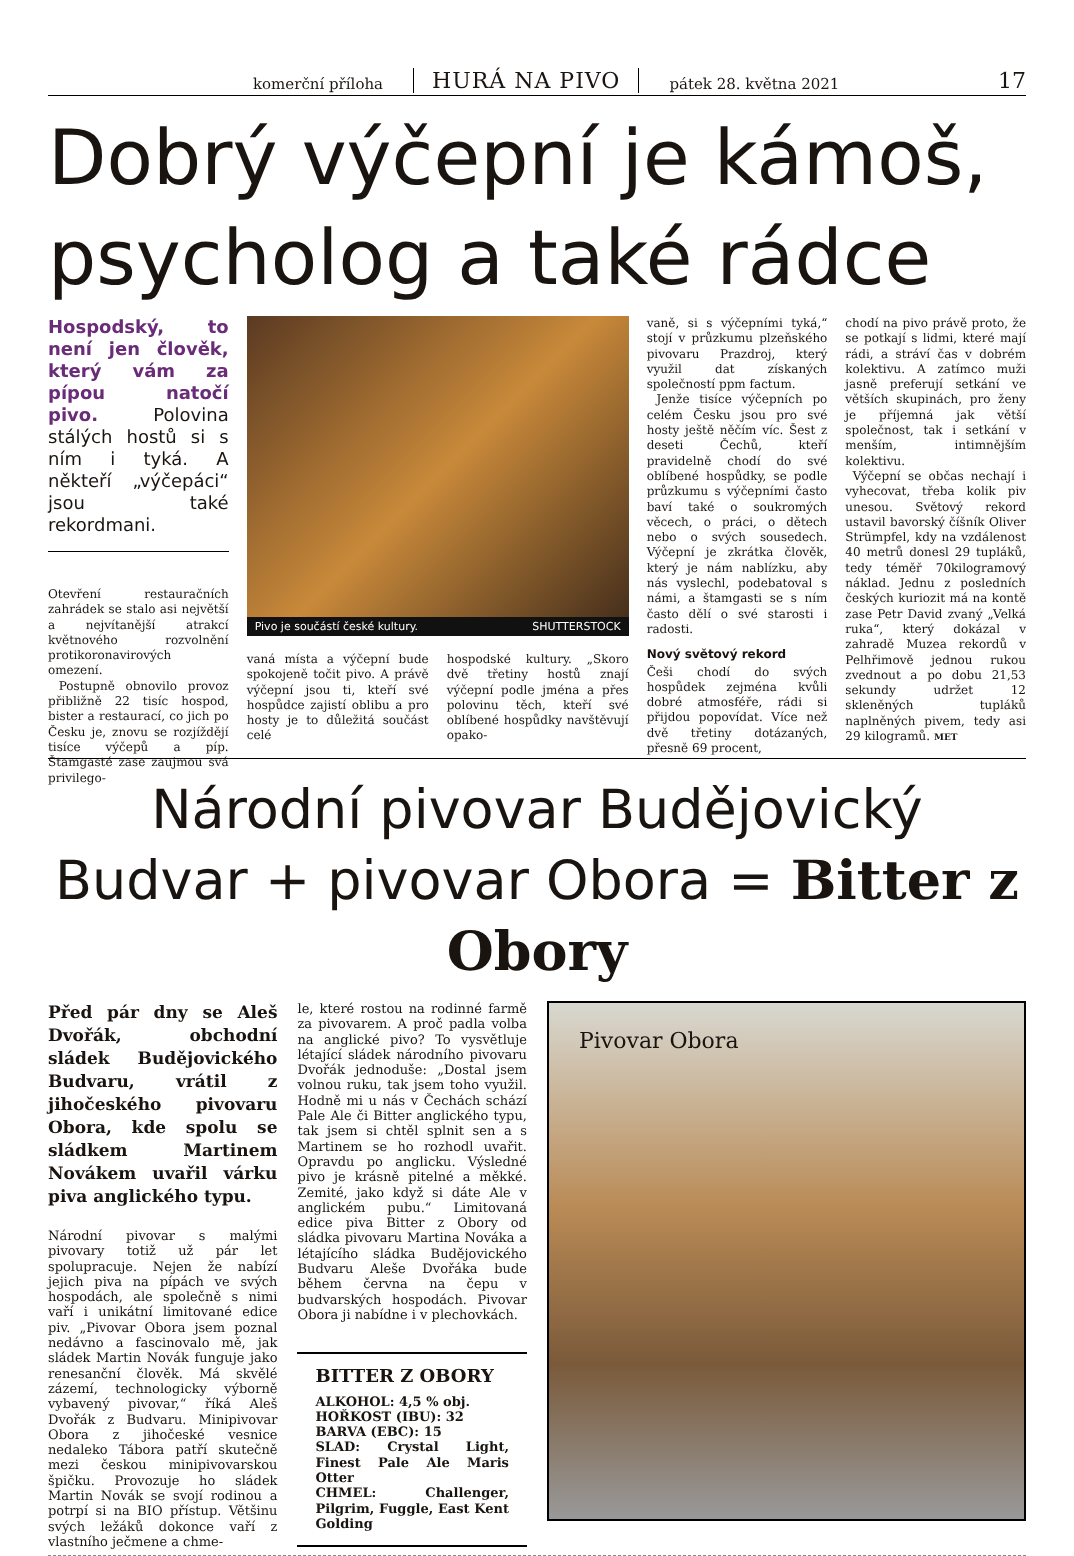komerční příloha HURÁ NA PIVO pátek 28. května 2021 17
Dobrý výčepní je kámoš, psycholog a také rádce
Hospodský, to není jen člověk, který vám za pípou natočí pivo. Polovina stálých hostů si s ním i tyká. A někteří „výčepáci“ jsou také rekordmani.
Otevření restauračních zahrádek se stalo asi největší a nejvítanější atrakcí květnového rozvolnění protikoronavirových omezení.
Postupně obnovilo provoz přibližně 22 tisíc hospod, bister a restaurací, co jich po Česku je, znovu se rozjíždějí tisíce výčepů a píp. Štamgasté zase zaujmou svá privilego-
Pivo je součástí české kultury. SHUTTERSTOCK
vaná místa a výčepní bude spokojeně točit pivo. A právě výčepní jsou ti, kteří své hospůdce zajistí oblibu a pro hosty je to důležitá součást celé
hospodské kultury. „Skoro dvě třetiny hostů znají výčepní podle jména a přes polovinu těch, kteří své oblíbené hospůdky navštěvují opako-
vaně, si s výčepními tyká,“ stojí v průzkumu plzeňského pivovaru Prazdroj, který využil dat získaných společností ppm factum.
Jenže tisíce výčepních po celém Česku jsou pro své hosty ještě něčím víc. Šest z deseti Čechů, kteří pravidelně chodí do své oblíbené hospůdky, se podle průzkumu s výčepními často baví také o soukromých věcech, o práci, o dětech nebo o svých sousedech. Výčepní je zkrátka člověk, který je nám nablízku, aby nás vyslechl, podebatoval s námi, a štamgasti se s ním často dělí o své starosti i radosti.
Nový světový rekord
Češi chodí do svých hospůdek zejména kvůli dobré atmosféře, rádi si přijdou popovídat. Více než dvě třetiny dotázaných, přesně 69 procent,
chodí na pivo právě proto, že se potkají s lidmi, které mají rádi, a stráví čas v dobrém kolektivu. A zatímco muži jasně preferují setkání ve větších skupinách, pro ženy je příjemná jak větší společnost, tak i setkání v menším, intimnějším kolektivu.
Výčepní se občas nechají i vyhecovat, třeba kolik piv unesou. Světový rekord ustavil bavorský číšník Oliver Strümpfel, kdy na vzdálenost 40 metrů donesl 29 tupláků, tedy téměř 70kilogramový náklad. Jednu z posledních českých kuriozit má na kontě zase Petr David zvaný „Velká ruka“, který dokázal v zahradě Muzea rekordů v Pelhřimově jednou rukou zvednout a po dobu 21,53 sekundy udržet 12 skleněných tupláků naplněných pivem, tedy asi 29 kilogramů. MET
Národní pivovar Budějovický Budvar + pivovar Obora = Bitter z Obory
Před pár dny se Aleš Dvořák, obchodní sládek Budějovického Budvaru, vrátil z jihočeského pivovaru Obora, kde spolu se sládkem Martinem Novákem uvařil várku piva anglického typu.
Národní pivovar s malými pivovary totiž už pár let spolupracuje. Nejen že nabízí jejich piva na pípách ve svých hospodách, ale společně s nimi vaří i unikátní limitované edice piv. „Pivovar Obora jsem poznal nedávno a fascinovalo mě, jak sládek Martin Novák funguje jako renesanční člověk. Má skvělé zázemí, technologicky výborně vybavený pivovar,“ říká Aleš Dvořák z Budvaru. Minipivovar Obora z jihočeské vesnice nedaleko Tábora patří skutečně mezi českou minipivovarskou špičku. Provozuje ho sládek Martin Novák se svojí rodinou a potrpí si na BIO přístup. Většinu svých ležáků dokonce vaří z vlastního ječmene a chme-
le, které rostou na rodinné farmě za pivovarem. A proč padla volba na anglické pivo? To vysvětluje létající sládek národního pivovaru Dvořák jednoduše: „Dostal jsem volnou ruku, tak jsem toho využil. Hodně mi u nás v Čechách schází Pale Ale či Bitter anglického typu, tak jsem si chtěl splnit sen a s Martinem se ho rozhodl uvařit. Opravdu po anglicku. Výsledné pivo je krásně pitelné a měkké. Zemité, jako když si dáte Ale v anglickém pubu.“ Limitovaná edice piva Bitter z Obory od sládka pivovaru Martina Nováka a létajícího sládka Budějovického Budvaru Aleše Dvořáka bude během června na čepu v budvarských hospodách. Pivovar Obora ji nabídne i v plechovkách.
BITTER Z OBORY
ALKOHOL: 4,5 % obj.
HOŘKOST (IBU): 32
BARVA (EBC): 15
SLAD: Crystal Light, Finest Pale Ale Maris Otter
CHMEL: Challenger, Pilgrim, Fuggle, East Kent Golding
Pivovar Obora